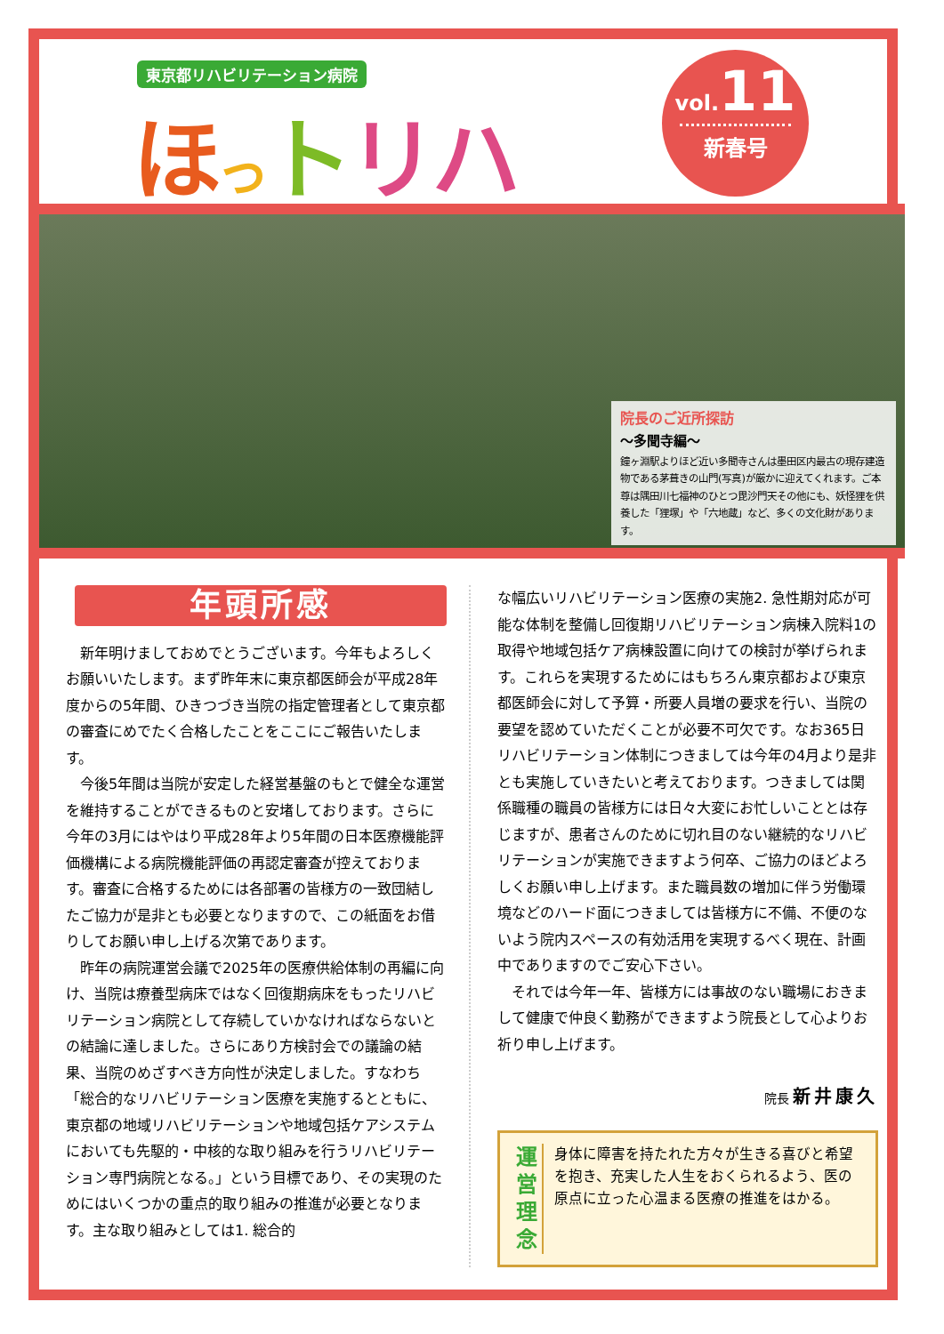東京都リハビリテーション病院
ほっトリハ
vol. 11
新春号
院長のご近所探訪
〜多聞寺編〜
鐘ヶ淵駅よりほど近い多聞寺さんは墨田区内最古の現存建造物である茅葺きの山門(写真)が厳かに迎えてくれます。ご本尊は隅田川七福神のひとつ毘沙門天その他にも、妖怪狸を供養した「狸塚」や「六地蔵」など、多くの文化財があります。
年頭所感
新年明けましておめでとうございます。今年もよろしくお願いいたします。まず昨年末に東京都医師会が平成28年度からの5年間、ひきつづき当院の指定管理者として東京都の審査にめでたく合格したことをここにご報告いたします。
今後5年間は当院が安定した経営基盤のもとで健全な運営を維持することができるものと安堵しております。さらに今年の3月にはやはり平成28年より5年間の日本医療機能評価機構による病院機能評価の再認定審査が控えております。審査に合格するためには各部署の皆様方の一致団結したご協力が是非とも必要となりますので、この紙面をお借りしてお願い申し上げる次第であります。
昨年の病院運営会議で2025年の医療供給体制の再編に向け、当院は療養型病床ではなく回復期病床をもったリハビリテーション病院として存続していかなければならないとの結論に達しました。さらにあり方検討会での議論の結果、当院のめざすべき方向性が決定しました。すなわち「総合的なリハビリテーション医療を実施するとともに、東京都の地域リハビリテーションや地域包括ケアシステムにおいても先駆的・中核的な取り組みを行うリハビリテーション専門病院となる。」という目標であり、その実現のためにはいくつかの重点的取り組みの推進が必要となります。主な取り組みとしては1. 総合的
な幅広いリハビリテーション医療の実施2. 急性期対応が可能な体制を整備し回復期リハビリテーション病棟入院料1の取得や地域包括ケア病棟設置に向けての検討が挙げられます。これらを実現するためにはもちろん東京都および東京都医師会に対して予算・所要人員増の要求を行い、当院の要望を認めていただくことが必要不可欠です。なお365日リハビリテーション体制につきましては今年の4月より是非とも実施していきたいと考えております。つきましては関係職種の職員の皆様方には日々大変にお忙しいこととは存じますが、患者さんのために切れ目のない継続的なリハビリテーションが実施できますよう何卒、ご協力のほどよろしくお願い申し上げます。また職員数の増加に伴う労働環境などのハード面につきましては皆様方に不備、不便のないよう院内スペースの有効活用を実現するべく現在、計画中でありますのでご安心下さい。
それでは今年一年、皆様方には事故のない職場におきまして健康で仲良く勤務ができますよう院長として心よりお祈り申し上げます。
院長 新井康久
運営
理念
身体に障害を持たれた方々が生きる喜びと希望を抱き、充実した人生をおくられるよう、医の原点に立った心温まる医療の推進をはかる。